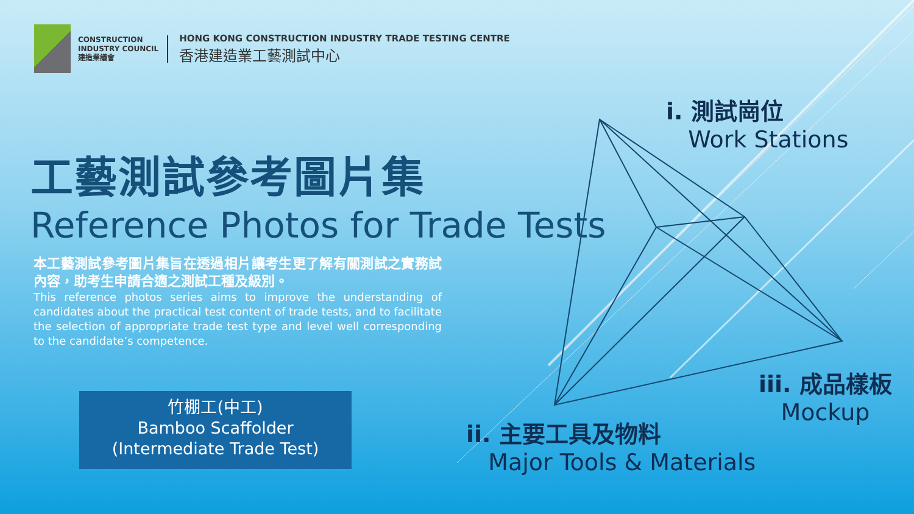CONSTRUCTION
INDUSTRY COUNCIL
建造業議會
HONG KONG CONSTRUCTION INDUSTRY TRADE TESTING CENTRE
香港建造業工藝測試中心
工藝測試參考圖片集
Reference Photos for Trade Tests
本工藝測試參考圖片集旨在透過相片讓考生更了解有關測試之實務試內容，助考生申請合適之測試工種及級別。
This reference photos series aims to improve the understanding of candidates about the practical test content of trade tests, and to facilitate the selection of appropriate trade test type and level well corresponding to the candidate’s competence.
竹棚工(中工)
Bamboo Scaffolder
(Intermediate Trade Test)
i. 測試崗位
Work Stations
iii. 成品樣板
Mockup
ii. 主要工具及物料
Major Tools & Materials